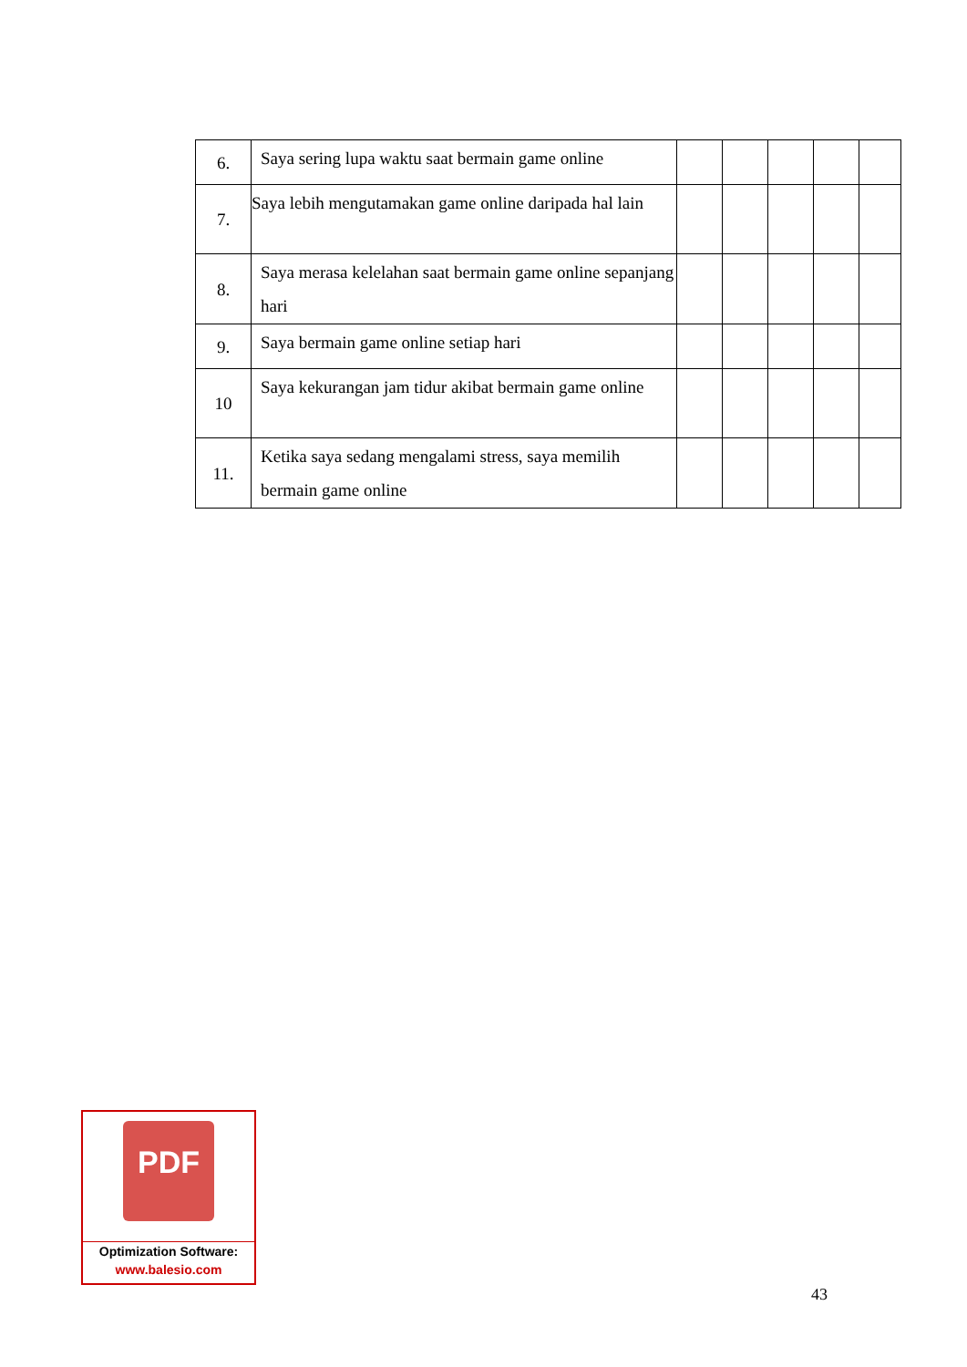| 6. | Saya sering lupa waktu saat bermain game online | | | | | |
| 7. | Saya lebih mengutamakan game online daripada hal lain | | | | | |
| 8. | Saya merasa kelelahan saat bermain game online sepanjang hari | | | | | |
| 9. | Saya bermain game online setiap hari | | | | | |
| 10 | Saya kekurangan jam tidur akibat bermain game online | | | | | |
| 11. | Ketika saya sedang mengalami stress, saya memilih bermain game online | | | | | |
PDF
Optimization Software:
www.balesio.com
43